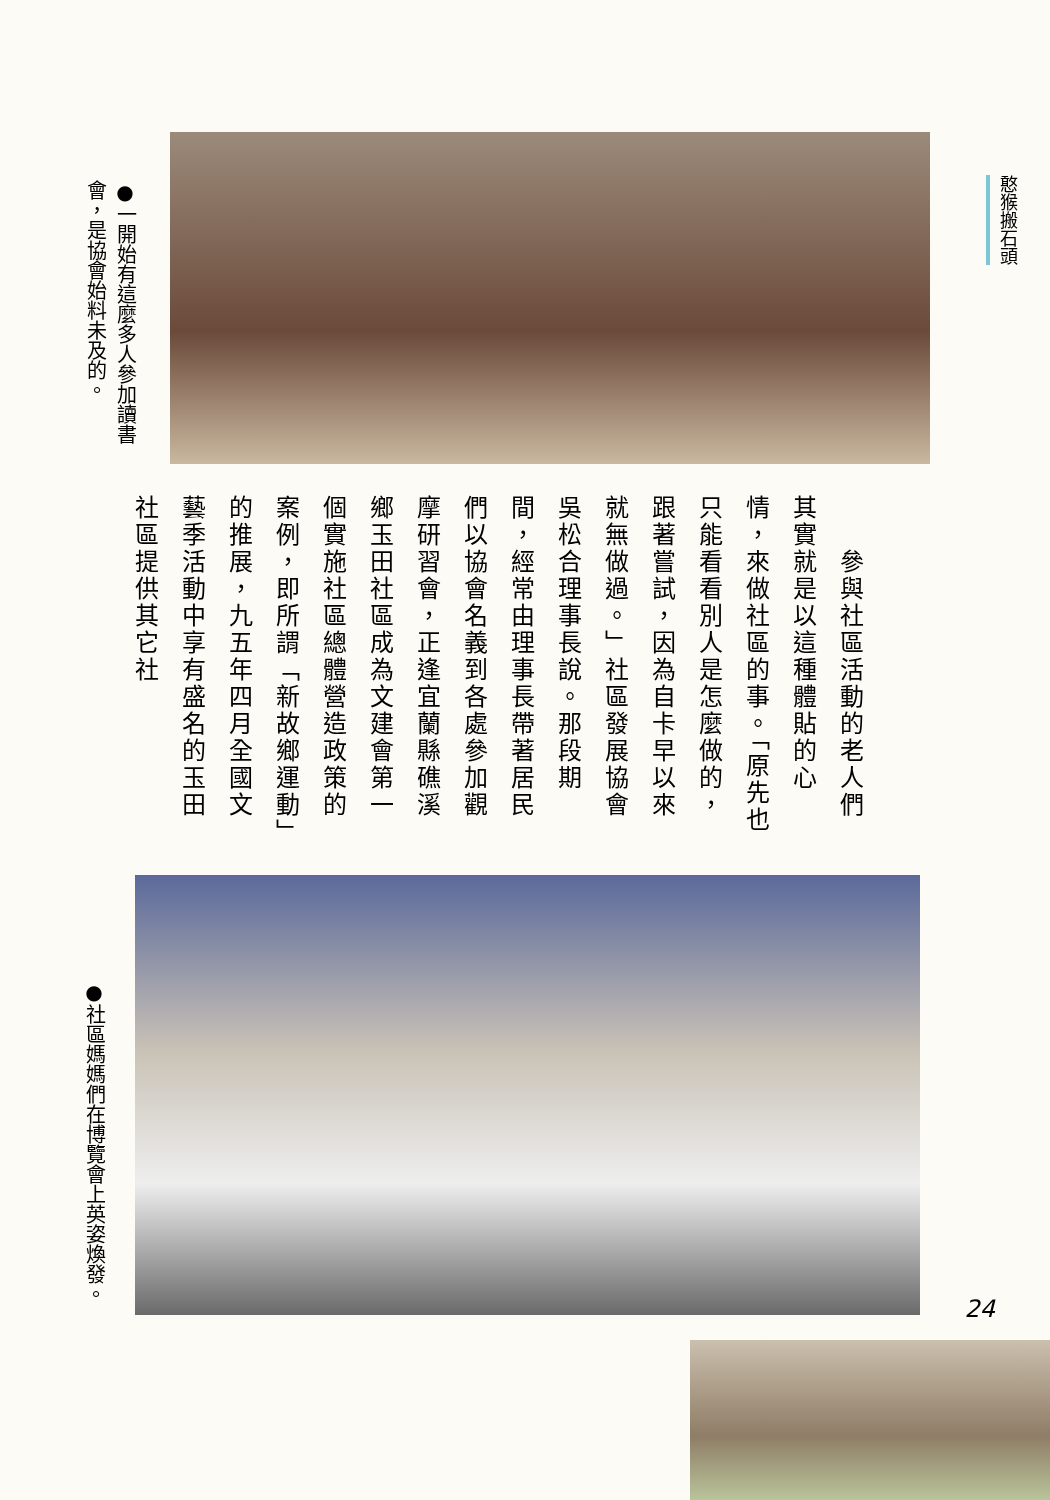憨猴搬石頭
●一開始有這麼多人參加讀書會，是協會始料未及的。
　　參與社區活動的老人們其實就是以這種體貼的心情，來做社區的事。「原先也只能看看別人是怎麼做的，跟著嘗試，因為自卡早以來就無做過。」社區發展協會吳松合理事長說。那段期間，經常由理事長帶著居民們以協會名義到各處參加觀摩研習會，正逢宜蘭縣礁溪鄉玉田社區成為文建會第一個實施社區總體營造政策的案例，即所謂「新故鄉運動」的推展，九五年四月全國文藝季活動中享有盛名的玉田社區提供其它社
●社區媽媽們在博覽會上英姿煥發。
24